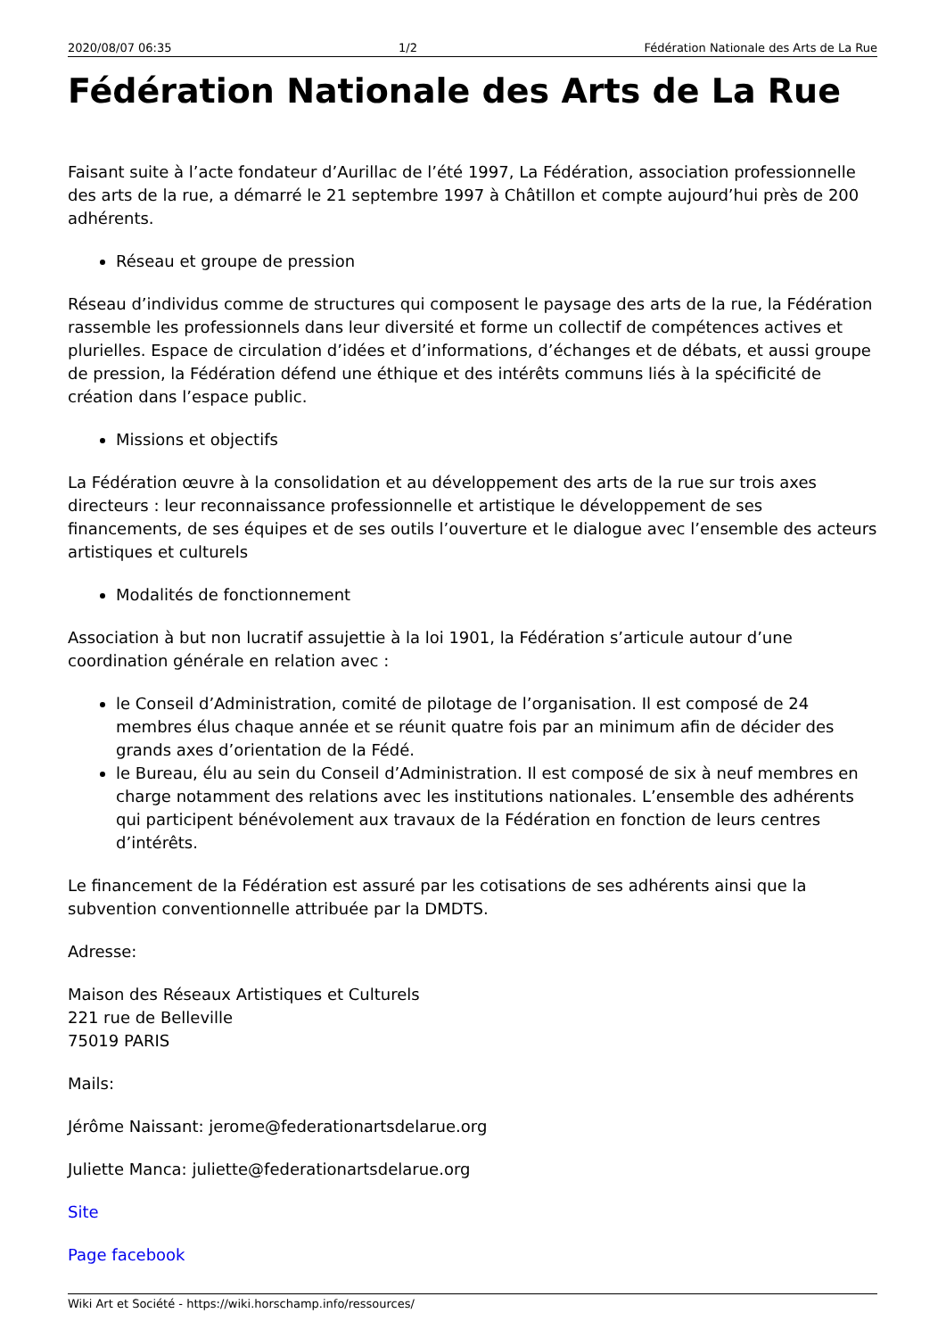2020/08/07 06:35 1/2 Fédération Nationale des Arts de La Rue
Fédération Nationale des Arts de La Rue
Faisant suite à l’acte fondateur d’Aurillac de l’été 1997, La Fédération, association professionnelle des arts de la rue, a démarré le 21 septembre 1997 à Châtillon et compte aujourd’hui près de 200 adhérents.
Réseau et groupe de pression
Réseau d’individus comme de structures qui composent le paysage des arts de la rue, la Fédération rassemble les professionnels dans leur diversité et forme un collectif de compétences actives et plurielles. Espace de circulation d’idées et d’informations, d’échanges et de débats, et aussi groupe de pression, la Fédération défend une éthique et des intérêts communs liés à la spécificité de création dans l’espace public.
Missions et objectifs
La Fédération œuvre à la consolidation et au développement des arts de la rue sur trois axes directeurs : leur reconnaissance professionnelle et artistique le développement de ses financements, de ses équipes et de ses outils l’ouverture et le dialogue avec l’ensemble des acteurs artistiques et culturels
Modalités de fonctionnement
Association à but non lucratif assujettie à la loi 1901, la Fédération s’articule autour d’une coordination générale en relation avec :
le Conseil d’Administration, comité de pilotage de l’organisation. Il est composé de 24 membres élus chaque année et se réunit quatre fois par an minimum afin de décider des grands axes d’orientation de la Fédé.
le Bureau, élu au sein du Conseil d’Administration. Il est composé de six à neuf membres en charge notamment des relations avec les institutions nationales. L’ensemble des adhérents qui participent bénévolement aux travaux de la Fédération en fonction de leurs centres d’intérêts.
Le financement de la Fédération est assuré par les cotisations de ses adhérents ainsi que la subvention conventionnelle attribuée par la DMDTS.
Adresse:
Maison des Réseaux Artistiques et Culturels
221 rue de Belleville
75019 PARIS
Mails:
Jérôme Naissant: jerome@federationartsdelarue.org
Juliette Manca: juliette@federationartsdelarue.org
Site
Page facebook
Wiki Art et Société - https://wiki.horschamp.info/ressources/